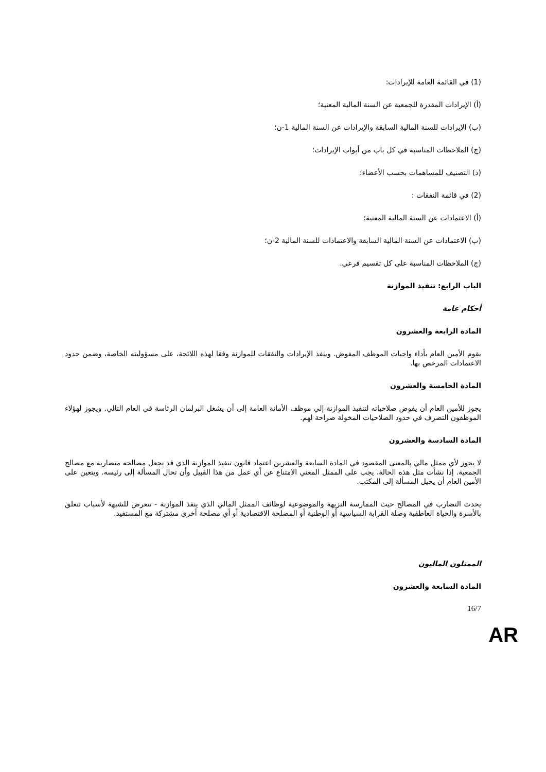(1) في القائمة العامة للإيرادات:
(أ) الإيرادات المقدرة للجمعية عن السنة المالية المعنية؛
(ب) الإيرادات للسنة المالية السابقة والإيرادات عن السنة المالية 1-ن؛
(ج) الملاحظات المناسبة في كل باب من أبواب الإيرادات؛
(د) التصنيف للمساهمات بحسب الأعضاء؛
(2) في قائمة النفقات :
(أ) الاعتمادات عن السنة المالية المعنية؛
(ب) الاعتمادات عن السنة المالية السابقة والاعتمادات للسنة المالية 2-ن؛
(ج) الملاحظات المناسبة على كل تقسيم فرعي.
الباب الرابع: تنفيذ الموازنة
أحكام عامة
المادة الرابعة والعشرون
يقوم الأمين العام بأداء واجبات الموظف المفوض. وينفذ الإيرادات والنفقات للموازنة وفقا لهذه اللائحة، على مسؤوليته الخاصة، وضمن حدود الاعتمادات المرخص بها.
المادة الخامسة والعشرون
يجوز للأمين العام أن يفوض صلاحياته لتنفيذ الموازنة إلي موظف الأمانة العامة إلى أن يشغل البرلمان الرئاسة في العام التالي. ويجوز لهؤلاء الموظفون التصرف في حدود الصلاحيات المخولة صراحة لهم.
المادة السادسة والعشرون
لا يجوز لأي ممثل مالي بالمعنى المقصود في المادة السابعة والعشرين اعتماد قانون تنفيذ الموازنة الذي قد يجعل مصالحه متضاربة مع مصالح الجمعية. إذا نشأت مثل هذه الحالة، يجب على الممثل المعني الامتناع عن أي عمل من هذا القبيل وأن تحال المسألة إلى رئيسه. ويتعين على الأمين العام أن يحيل المسألة إلى المكتب.
يحدث التضارب في المصالح حيث الممارسة النزيهة والموضوعية لوظائف الممثل المالي الذي ينفذ الموازنة - تتعرض للشبهة لأسباب تتعلق بالأسرة والحياة العاطفية وصلة القرابة السياسية أو الوطنية أو المصلحة الاقتصادية أو أي مصلحة أخرى مشتركة مع المستفيد.
الممثلون الماليون
المادة السابعة والعشرون
16/7
AR